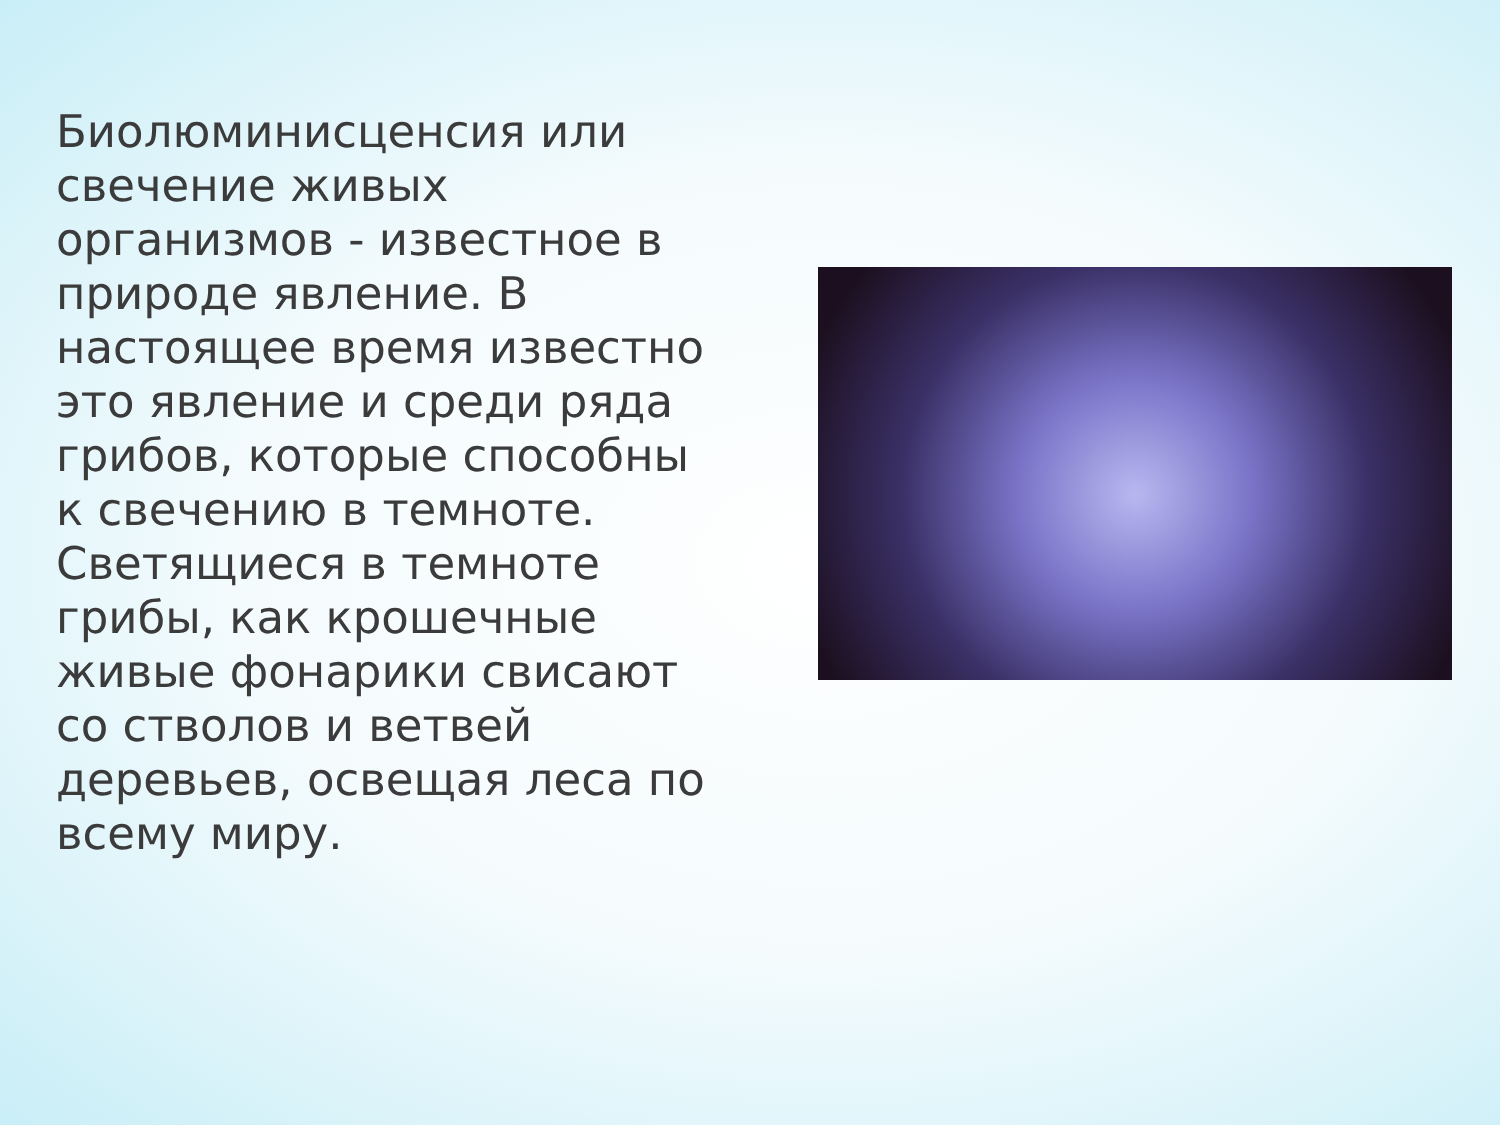Биолюминисценсия или свечение живых организмов - известное в природе явление. В настоящее время известно это явление и среди ряда грибов, которые способны к свечению в темноте. Светящиеся в темноте грибы, как крошечные живые фонарики свисают со стволов и ветвей деревьев, освещая леса по всему миру.